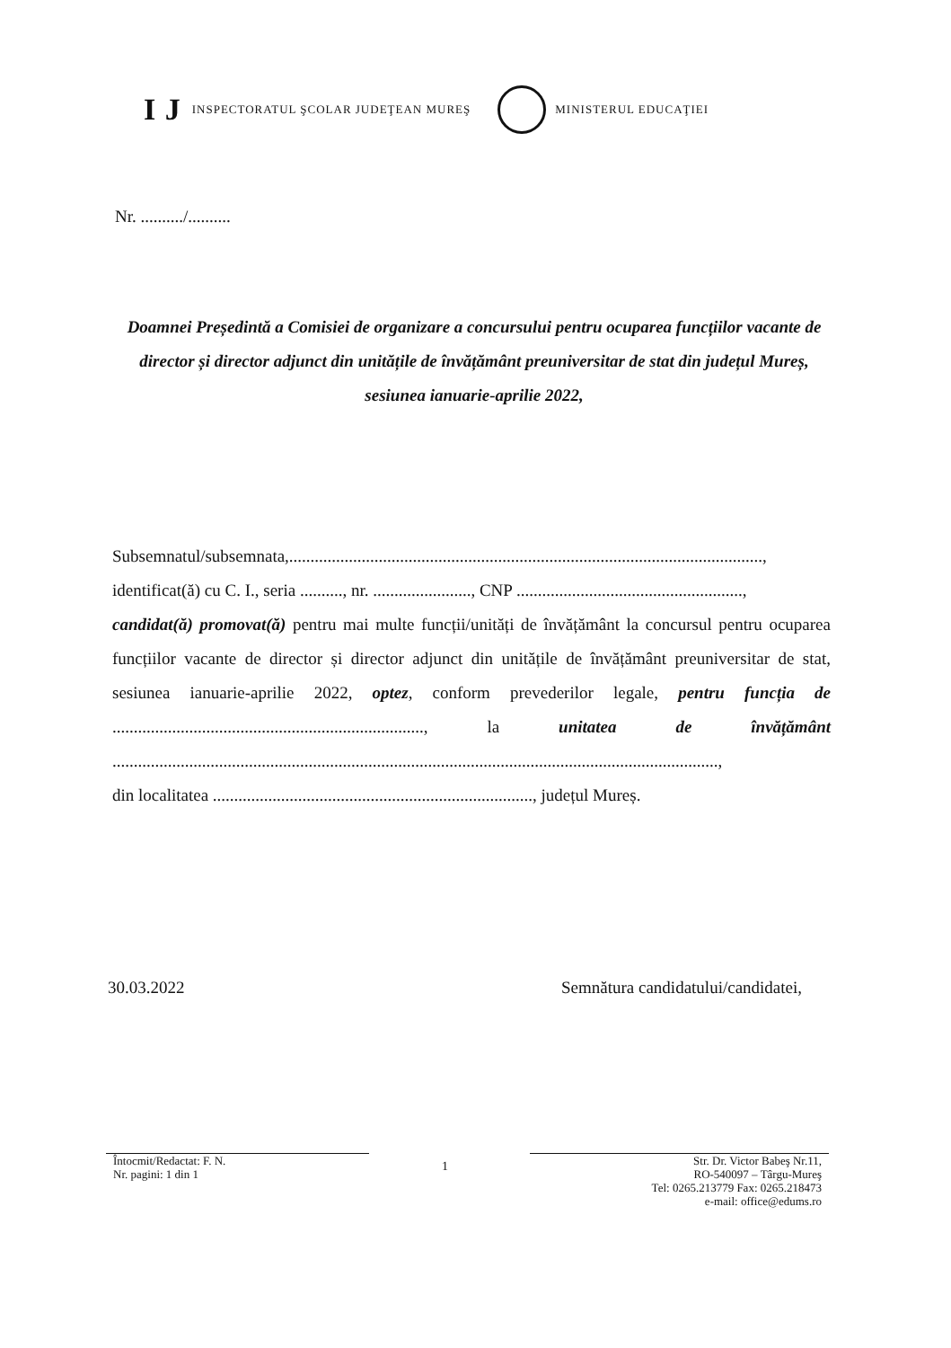I J INSPECTORATUL ŞCOLAR JUDEŢEAN MUREŞ
MINISTERUL EDUCAŢIEI
Nr. ........../..........
Doamnei Președintă a Comisiei de organizare a concursului pentru ocuparea funcțiilor vacante de director și director adjunct din unitățile de învățământ preuniversitar de stat din județul Mureș, sesiunea ianuarie-aprilie 2022,
Subsemnatul/subsemnata,...............................................................................................................,
identificat(ă) cu C. I., seria .........., nr. ......................., CNP .....................................................,
candidat(ă) promovat(ă) pentru mai multe funcții/unități de învățământ la concursul pentru ocuparea funcțiilor vacante de director și director adjunct din unitățile de învățământ preuniversitar de stat, sesiunea ianuarie-aprilie 2022, optez, conform prevederilor legale, pentru funcția de ........................................................................., la unitatea de învățământ ..............................................................................................................................................,
din localitatea ..........................................................................., județul Mureș.
30.03.2022
Semnătura candidatului/candidatei,
Întocmit/Redactat: F. N.
Nr. pagini: 1 din 1
1
Str. Dr. Victor Babeş Nr.11,
RO-540097 – Târgu-Mureş
Tel: 0265.213779 Fax: 0265.218473
e-mail: office@edums.ro